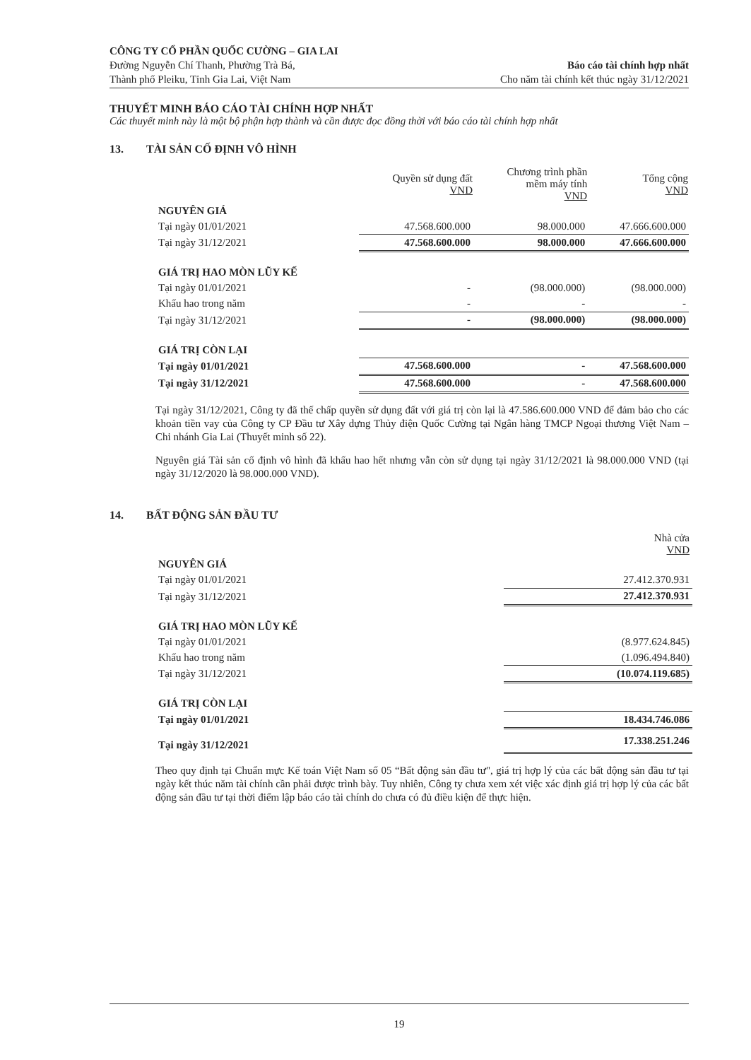CÔNG TY CỔ PHẦN QUỐC CƯỜNG – GIA LAI
Đường Nguyễn Chí Thanh, Phường Trà Bá,
Thành phố Pleiku, Tỉnh Gia Lai, Việt Nam
Báo cáo tài chính hợp nhất
Cho năm tài chính kết thúc ngày 31/12/2021
THUYẾT MINH BÁO CÁO TÀI CHÍNH HỢP NHẤT
Các thuyết minh này là một bộ phận hợp thành và cần được đọc đồng thời với báo cáo tài chính hợp nhất
13. TÀI SẢN CỐ ĐỊNH VÔ HÌNH
| | Quyền sử dụng đất VND | Chương trình phần mềm máy tính VND | Tổng cộng VND |
| --- | --- | --- | --- |
| NGUYÊN GIÁ | | | |
| Tại ngày 01/01/2021 | 47.568.600.000 | 98.000.000 | 47.666.600.000 |
| Tại ngày 31/12/2021 | 47.568.600.000 | 98.000.000 | 47.666.600.000 |
| GIÁ TRỊ HAO MÒN LŨY KẾ | | | |
| Tại ngày 01/01/2021 | - | (98.000.000) | (98.000.000) |
| Khấu hao trong năm | - | - | - |
| Tại ngày 31/12/2021 | - | (98.000.000) | (98.000.000) |
| GIÁ TRỊ CÒN LẠI | | | |
| Tại ngày 01/01/2021 | 47.568.600.000 | - | 47.568.600.000 |
| Tại ngày 31/12/2021 | 47.568.600.000 | - | 47.568.600.000 |
Tại ngày 31/12/2021, Công ty đã thế chấp quyền sử dụng đất với giá trị còn lại là 47.586.600.000 VND để đảm bảo cho các khoản tiền vay của Công ty CP Đầu tư Xây dựng Thủy điện Quốc Cường tại Ngân hàng TMCP Ngoại thương Việt Nam – Chi nhánh Gia Lai (Thuyết minh số 22).
Nguyên giá Tài sản cố định vô hình đã khấu hao hết nhưng vẫn còn sử dụng tại ngày 31/12/2021 là 98.000.000 VND (tại ngày 31/12/2020 là 98.000.000 VND).
14. BẤT ĐỘNG SẢN ĐẦU TƯ
| | Nhà cửa VND |
| NGUYÊN GIÁ | |
| Tại ngày 01/01/2021 | 27.412.370.931 |
| Tại ngày 31/12/2021 | 27.412.370.931 |
| GIÁ TRỊ HAO MÒN LŨY KẾ | |
| Tại ngày 01/01/2021 | (8.977.624.845) |
| Khấu hao trong năm | (1.096.494.840) |
| Tại ngày 31/12/2021 | (10.074.119.685) |
| GIÁ TRỊ CÒN LẠI | |
| Tại ngày 01/01/2021 | 18.434.746.086 |
| Tại ngày 31/12/2021 | 17.338.251.246 |
Theo quy định tại Chuẩn mực Kế toán Việt Nam số 05 “Bất động sản đầu tư", giá trị hợp lý của các bất động sản đầu tư tại ngày kết thúc năm tài chính cần phải được trình bày. Tuy nhiên, Công ty chưa xem xét việc xác định giá trị hợp lý của các bất động sản đầu tư tại thời điểm lập báo cáo tài chính do chưa có đủ điều kiện để thực hiện.
19